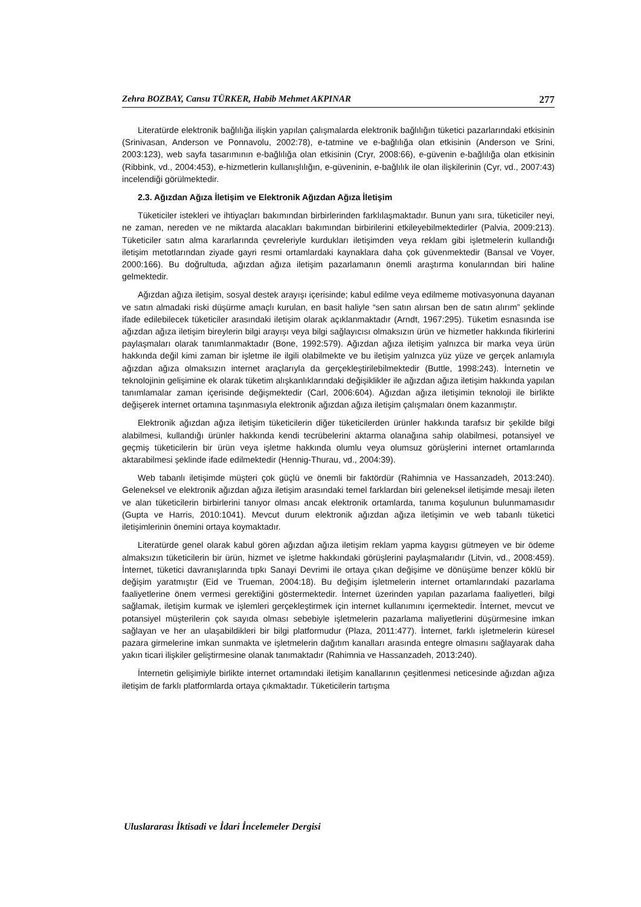Zehra BOZBAY, Cansu TÜRKER, Habib Mehmet AKPINAR 277
Literatürde elektronik bağlılığa ilişkin yapılan çalışmalarda elektronik bağlılığın tüketici pazarlarındaki etkisinin (Srinivasan, Anderson ve Ponnavolu, 2002:78), e-tatmine ve e-bağlılığa olan etkisinin (Anderson ve Srini, 2003:123), web sayfa tasarımının e-bağlılığa olan etkisinin (Cryr, 2008:66), e-güvenin e-bağlılığa olan etkisinin (Ribbink, vd., 2004:453), e-hizmetlerin kullanışlılığın, e-güveninin, e-bağlılık ile olan ilişkilerinin (Cyr, vd., 2007:43) incelendiği görülmektedir.
2.3. Ağızdan Ağıza İletişim ve Elektronik Ağızdan Ağıza İletişim
Tüketiciler istekleri ve ihtiyaçları bakımından birbirlerinden farklılaşmaktadır. Bunun yanı sıra, tüketiciler neyi, ne zaman, nereden ve ne miktarda alacakları bakımından birbirilerini etkileyebilmektedirler (Palvia, 2009:213). Tüketiciler satın alma kararlarında çevreleriyle kurdukları iletişimden veya reklam gibi işletmelerin kullandığı iletişim metotlarından ziyade gayri resmi ortamlardaki kaynaklara daha çok güvenmektedir (Bansal ve Voyer, 2000:166). Bu doğrultuda, ağızdan ağıza iletişim pazarlamanın önemli araştırma konularından biri haline gelmektedir.
Ağızdan ağıza iletişim, sosyal destek arayışı içerisinde; kabul edilme veya edilmeme motivasyonuna dayanan ve satın almadaki riski düşürme amaçlı kurulan, en basit haliyle “sen satın alırsan ben de satın alırım” şeklinde ifade edilebilecek tüketiciler arasındaki iletişim olarak açıklanmaktadır (Arndt, 1967:295). Tüketim esnasında ise ağızdan ağıza iletişim bireylerin bilgi arayışı veya bilgi sağlayıcısı olmaksızın ürün ve hizmetler hakkında fikirlerini paylaşmaları olarak tanımlanmaktadır (Bone, 1992:579). Ağızdan ağıza iletişim yalnızca bir marka veya ürün hakkında değil kimi zaman bir işletme ile ilgili olabilmekte ve bu iletişim yalnızca yüz yüze ve gerçek anlamıyla ağızdan ağıza olmaksızın internet araçlarıyla da gerçekleştirilebilmektedir (Buttle, 1998:243). İnternetin ve teknolojinin gelişimine ek olarak tüketim alışkanlıklarındaki değişiklikler ile ağızdan ağıza iletişim hakkında yapılan tanımlamalar zaman içerisinde değişmektedir (Carl, 2006:604). Ağızdan ağıza iletişimin teknoloji ile birlikte değişerek internet ortamına taşınmasıyla elektronik ağızdan ağıza iletişim çalışmaları önem kazanmıştır.
Elektronik ağızdan ağıza iletişim tüketicilerin diğer tüketicilerden ürünler hakkında tarafsız bir şekilde bilgi alabilmesi, kullandığı ürünler hakkında kendi tecrübelerini aktarma olanağına sahip olabilmesi, potansiyel ve geçmiş tüketicilerin bir ürün veya işletme hakkında olumlu veya olumsuz görüşlerini internet ortamlarında aktarabilmesi şeklinde ifade edilmektedir (Hennig-Thurau, vd., 2004:39).
Web tabanlı iletişimde müşteri çok güçlü ve önemli bir faktördür (Rahimnia ve Hassanzadeh, 2013:240). Geleneksel ve elektronik ağızdan ağıza iletişim arasındaki temel farklardan biri geleneksel iletişimde mesajı ileten ve alan tüketicilerin birbirlerini tanıyor olması ancak elektronik ortamlarda, tanıma koşulunun bulunmamasıdır (Gupta ve Harris, 2010:1041). Mevcut durum elektronik ağızdan ağıza iletişimin ve web tabanlı tüketici iletişimlerinin önemini ortaya koymaktadır.
Literatürde genel olarak kabul gören ağızdan ağıza iletişim reklam yapma kaygısı gütmeyen ve bir ödeme almaksızın tüketicilerin bir ürün, hizmet ve işletme hakkındaki görüşlerini paylaşmalarıdır (Litvin, vd., 2008:459). İnternet, tüketici davranışlarında tıpkı Sanayi Devrimi ile ortaya çıkan değişime ve dönüşüme benzer köklü bir değişim yaratmıştır (Eid ve Trueman, 2004:18). Bu değişim işletmelerin internet ortamlarındaki pazarlama faaliyetlerine önem vermesi gerektiğini göstermektedir. İnternet üzerinden yapılan pazarlama faaliyetleri, bilgi sağlamak, iletişim kurmak ve işlemleri gerçekleştirmek için internet kullanımını içermektedir. İnternet, mevcut ve potansiyel müşterilerin çok sayıda olması sebebiyle işletmelerin pazarlama maliyetlerini düşürmesine imkan sağlayan ve her an ulaşabildikleri bir bilgi platformudur (Plaza, 2011:477). İnternet, farklı işletmelerin küresel pazara girmelerine imkan sunmakta ve işletmelerin dağıtım kanalları arasında entegre olmasını sağlayarak daha yakın ticari ilişkiler geliştirmesine olanak tanımaktadır (Rahimnia ve Hassanzadeh, 2013:240).
İnternetin gelişimiyle birlikte internet ortamındaki iletişim kanallarının çeşitlenmesi neticesinde ağızdan ağıza iletişim de farklı platformlarda ortaya çıkmaktadır. Tüketicilerin tartışma
Uluslararası İktisadi ve İdari İncelemeler Dergisi